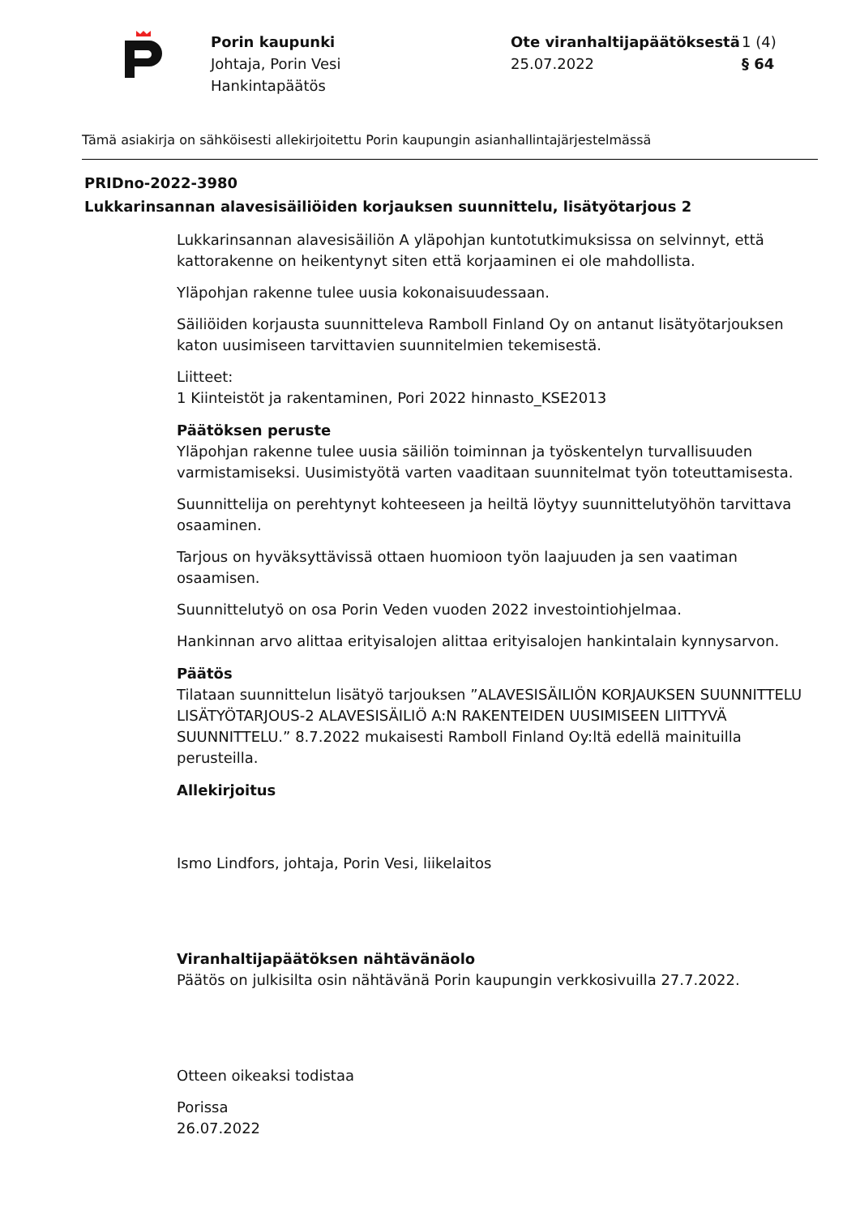Porin kaupunki
Johtaja, Porin Vesi
Hankintapäätös
Ote viranhaltijapäätöksestä
25.07.2022
1 (4)
§ 64
Tämä asiakirja on sähköisesti allekirjoitettu Porin kaupungin asianhallintajärjestelmässä
PRIDno-2022-3980
Lukkarinsannan alavesisäiliöiden korjauksen suunnittelu, lisätyötarjous 2
Lukkarinsannan alavesisäiliön A yläpohjan kuntotutkimuksissa on selvinnyt, että kattorakenne on heikentynyt siten että korjaaminen ei ole mahdollista.
Yläpohjan rakenne tulee uusia kokonaisuudessaan.
Säiliöiden korjausta suunnitteleva Ramboll Finland Oy on antanut lisätyötarjouksen katon uusimiseen tarvittavien suunnitelmien tekemisestä.
Liitteet:
1 Kiinteistöt ja rakentaminen, Pori 2022 hinnasto_KSE2013
Päätöksen peruste
Yläpohjan rakenne tulee uusia säiliön toiminnan ja työskentelyn turvallisuuden varmistamiseksi. Uusimistyötä varten vaaditaan suunnitelmat työn toteuttamisesta.
Suunnittelija on perehtynyt kohteeseen ja heiltä löytyy suunnittelutyöhön tarvittava osaaminen.
Tarjous on hyväksyttävissä ottaen huomioon työn laajuuden ja sen vaatiman osaamisen.
Suunnittelutyö on osa Porin Veden vuoden 2022 investointiohjelmaa.
Hankinnan arvo alittaa erityisalojen alittaa erityisalojen hankintalain kynnysarvon.
Päätös
Tilataan suunnittelun lisätyö tarjouksen ”ALAVESISÄILIÖN KORJAUKSEN SUUNNITTELU LISÄTYÖTARJOUS-2 ALAVESISÄILIÖ A:N RAKENTEIDEN UUSIMISEEN LIITTYVÄ SUUNNITTELU.” 8.7.2022 mukaisesti Ramboll Finland Oy:ltä edellä mainituilla perusteilla.
Allekirjoitus
Ismo Lindfors, johtaja, Porin Vesi, liikelaitos
Viranhaltijapäätöksen nähtävänäolo
Päätös on julkisilta osin nähtävänä Porin kaupungin verkkosivuilla 27.7.2022.
Otteen oikeaksi todistaa
Porissa
26.07.2022